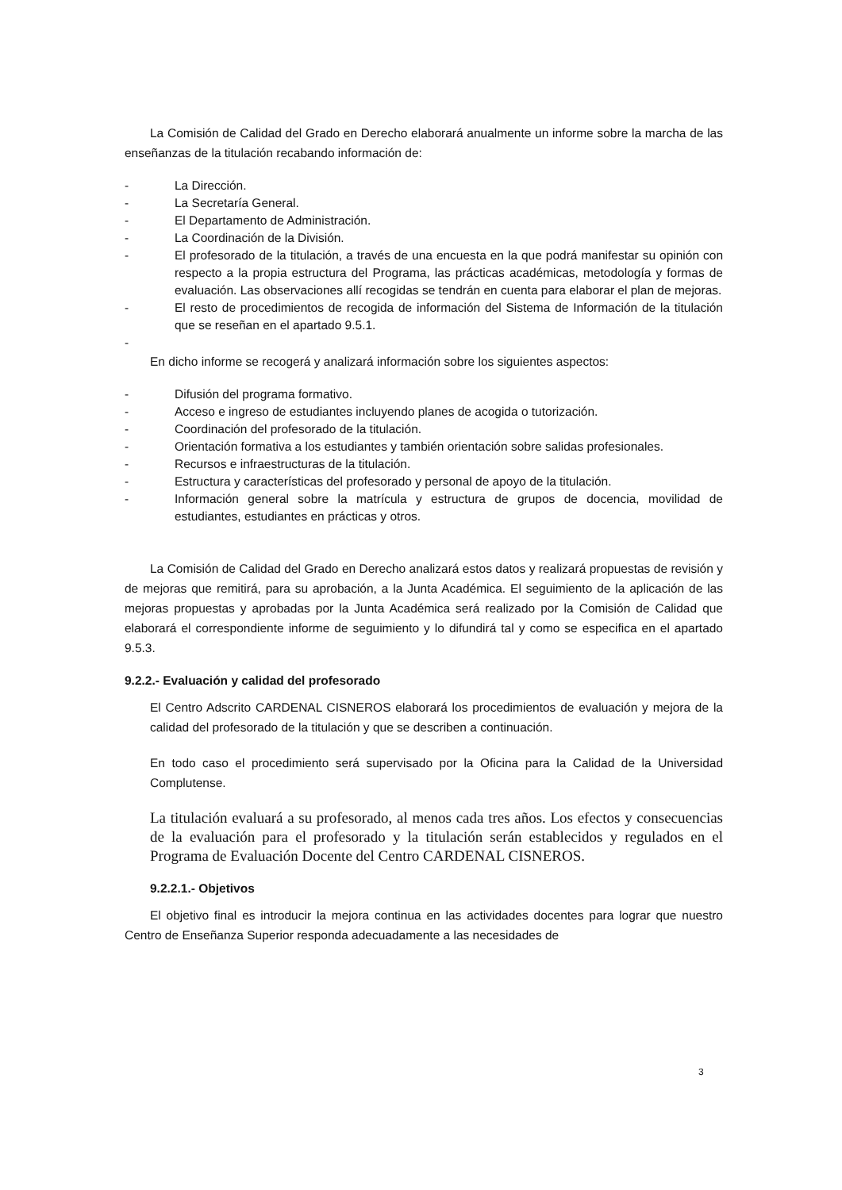La Comisión de Calidad del Grado en Derecho elaborará anualmente un informe sobre la marcha de las enseñanzas de la titulación recabando información de:
- La Dirección.
- La Secretaría General.
- El Departamento de Administración.
- La Coordinación de la División.
- El profesorado de la titulación, a través de una encuesta en la que podrá manifestar su opinión con respecto a la propia estructura del Programa, las prácticas académicas, metodología y formas de evaluación. Las observaciones allí recogidas se tendrán en cuenta para elaborar el plan de mejoras.
- El resto de procedimientos de recogida de información del Sistema de Información de la titulación que se reseñan en el apartado 9.5.1.
-
En dicho informe se recogerá y analizará información sobre los siguientes aspectos:
- Difusión del programa formativo.
- Acceso e ingreso de estudiantes incluyendo planes de acogida o tutorización.
- Coordinación del profesorado de la titulación.
- Orientación formativa a los estudiantes y también orientación sobre salidas profesionales.
- Recursos e infraestructuras de la titulación.
- Estructura y características del profesorado y personal de apoyo de la titulación.
- Información general sobre la matrícula y estructura de grupos de docencia, movilidad de estudiantes, estudiantes en prácticas y otros.
La Comisión de Calidad del Grado en Derecho analizará estos datos y realizará propuestas de revisión y de mejoras que remitirá, para su aprobación, a la Junta Académica. El seguimiento de la aplicación de las mejoras propuestas y aprobadas por la Junta Académica será realizado por la Comisión de Calidad que elaborará el correspondiente informe de seguimiento y lo difundirá tal y como se especifica en el apartado 9.5.3.
9.2.2.- Evaluación y calidad del profesorado
El Centro Adscrito CARDENAL CISNEROS elaborará los procedimientos de evaluación y mejora de la calidad del profesorado de la titulación y que se describen a continuación.
En todo caso el procedimiento será supervisado por la Oficina para la Calidad de la Universidad Complutense.
La titulación evaluará a su profesorado, al menos cada tres años. Los efectos y consecuencias de la evaluación para el profesorado y la titulación serán establecidos y regulados en el Programa de Evaluación Docente del Centro CARDENAL CISNEROS.
9.2.2.1.- Objetivos
El objetivo final es introducir la mejora continua en las actividades docentes para lograr que nuestro Centro de Enseñanza Superior responda adecuadamente a las necesidades de
3